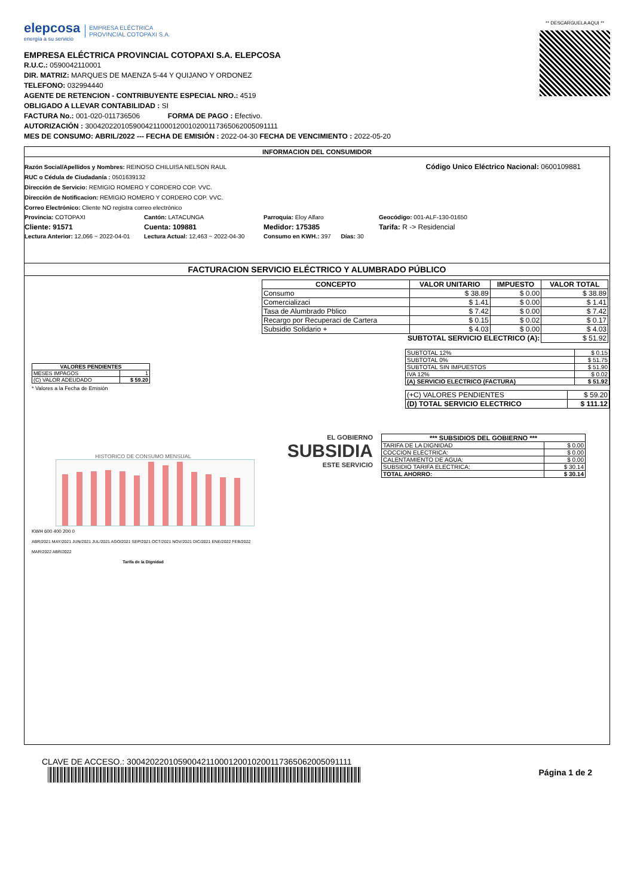elepcosa
energía a su servicio
EMPRESA ELÉCTRICA
PROVINCIAL COTOPAXI S.A.
EMPRESA ELÉCTRICA PROVINCIAL COTOPAXI S.A. ELEPCOSA
R.U.C.: 0590042110001
DIR. MATRIZ: MARQUES DE MAENZA 5-44 Y QUIJANO Y ORDONEZ
TELEFONO: 032994440
AGENTE DE RETENCION - CONTRIBUYENTE ESPECIAL NRO.: 4519
OBLIGADO A LLEVAR CONTABILIDAD : SI
FACTURA No.: 001-020-011736506 FORMA DE PAGO : Efectivo.
AUTORIZACIÓN : 3004202201059004211000120010200117365062005091111
MES DE CONSUMO: ABRIL/2022 --- FECHA DE EMISIÓN : 2022-04-30 FECHA DE VENCIMIENTO : 2022-05-20
** DESCARGUELA AQUI **
INFORMACION DEL CONSUMIDOR
Razón Social/Apellidos y Nombres: REINOSO CHILUISA NELSON RAUL
RUC o Cédula de Ciudadanía : 0501639132
Dirección de Servicio: REMIGIO ROMERO Y CORDERO COP. VVC.
Dirección de Notificacion: REMIGIO ROMERO Y CORDERO COP. VVC.
Correo Electrónico: Cliente NO registra correo electrónico
Código Unico Eléctrico Nacional: 0600109881
Provincia: COTOPAXI Cantón: LATACUNGA Parroquia: Eloy Alfaro Geocódigo: 001-ALF-130-01650 Cliente: 91571 Cuenta: 109881 Medidor: 175385 Tarifa: R -> Residencial Lectura Anterior: 12,066 ~ 2022-04-01 Lectura Actual: 12,463 ~ 2022-04-30 Consumo en KWH.: 397 Días: 30
FACTURACION SERVICIO ELÉCTRICO Y ALUMBRADO PÚBLICO
| VALORES PENDIENTES | |
| --- | --- |
| MESES IMPAGOS | 1 |
| (C) VALOR ADEUDADO | $ 59.20 |
* Valores a la Fecha de Emisión
HISTORICO DE CONSUMO MENSUAL
KWH 600 400 200 0
ABR/2021 MAY/2021 JUN/2021 JUL/2021 AGO/2021 SEP/2021 OCT/2021 NOV/2021 DIC/2021 ENE/2022 FEB/2022 MAR/2022 ABR/2022
Tarifa de la Dignidad
| CONCEPTO | VALOR UNITARIO | IMPUESTO | VALOR TOTAL |
| --- | --- | --- | --- |
| Consumo | $ 38.89 | $ 0.00 | $ 38.89 |
| Comercializaci | $ 1.41 | $ 0.00 | $ 1.41 |
| Tasa de Alumbrado Pblico | $ 7.42 | $ 0.00 | $ 7.42 |
| Recargo por Recuperaci de Cartera | $ 0.15 | $ 0.02 | $ 0.17 |
| Subsidio Solidario + | $ 4.03 | $ 0.00 | $ 4.03 |
| SUBTOTAL SERVICIO ELECTRICO (A): | | | $ 51.92 |
| SUBTOTAL 12% | $ 0.15 |
| SUBTOTAL 0% | $ 51.75 |
| SUBTOTAL SIN IMPUESTOS | $ 51.90 |
| IVA 12% | $ 0.02 |
| (A) SERVICIO ELECTRICO (FACTURA) | $ 51.92 |
| (+C) VALORES PENDIENTES | $ 59.20 |
| (D) TOTAL SERVICIO ELECTRICO | $ 111.12 |
EL GOBIERNO
SUBSIDIA
ESTE SERVICIO
| *** SUBSIDIOS DEL GOBIERNO *** | |
| --- | --- |
| TARIFA DE LA DIGNIDAD | $ 0.00 |
| COCCION ELECTRICA: | $ 0.00 |
| CALENTAMIENTO DE AGUA: | $ 0.00 |
| SUBSIDIO TARIFA ELECTRICA: | $ 30.14 |
| TOTAL AHORRO: | $ 30.14 |
CLAVE DE ACCESO.: 3004202201059004211000120010200117365062005091111
Página 1 de 2